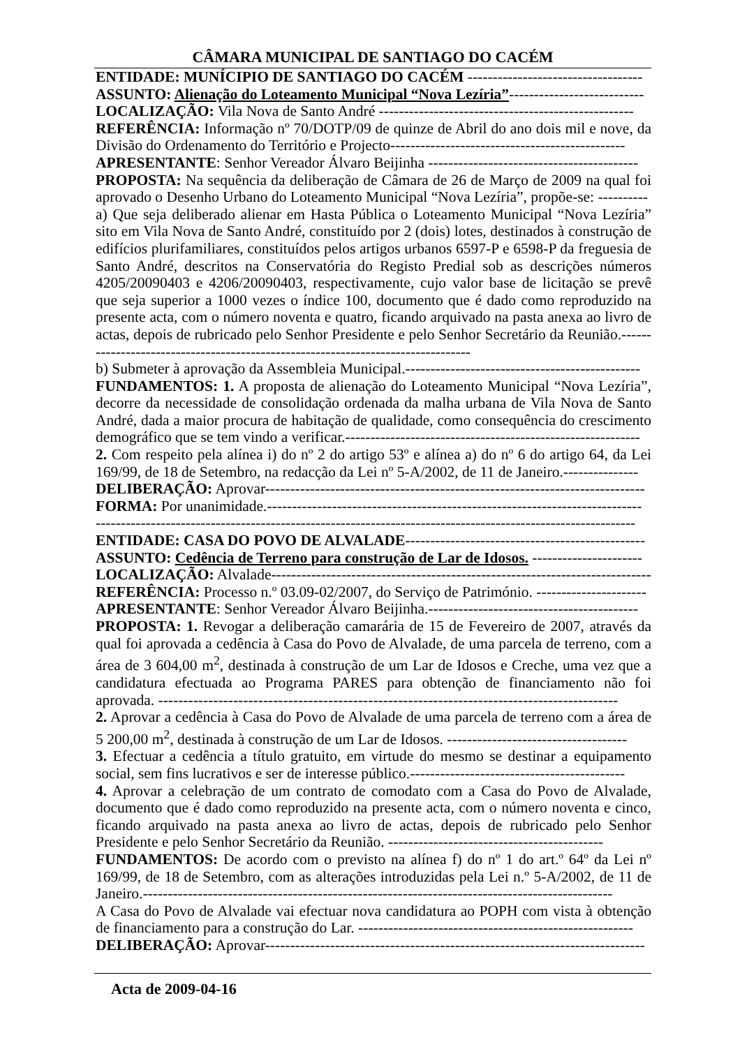CÂMARA MUNICIPAL DE SANTIAGO DO CACÉM
ENTIDADE: MUNÍCIPIO DE SANTIAGO DO CACÉM -----------------------------------
ASSUNTO: Alienação do Loteamento Municipal “Nova Lezíria”---------------------------
LOCALIZAÇÃO: Vila Nova de Santo André ---------------------------------------------------
REFERÊNCIA: Informação nº 70/DOTP/09 de quinze de Abril do ano dois mil e nove, da Divisão do Ordenamento do Território e Projecto-----------------------------------------------
APRESENTANTE: Senhor Vereador Álvaro Beijinha ------------------------------------------
PROPOSTA: Na sequência da deliberação de Câmara de 26 de Março de 2009 na qual foi aprovado o Desenho Urbano do Loteamento Municipal “Nova Lezíria”, propõe-se: ----------
a) Que seja deliberado alienar em Hasta Pública o Loteamento Municipal “Nova Lezíria” sito em Vila Nova de Santo André, constituído por 2 (dois) lotes, destinados à construção de edifícios plurifamiliares, constituídos pelos artigos urbanos 6597-P e 6598-P da freguesia de Santo André, descritos na Conservatória do Registo Predial sob as descrições números 4205/20090403 e 4206/20090403, respectivamente, cujo valor base de licitação se prevê que seja superior a 1000 vezes o índice 100, documento que é dado como reproduzido na presente acta, com o número noventa e quatro, ficando arquivado na pasta anexa ao livro de actas, depois de rubricado pelo Senhor Presidente e pelo Senhor Secretário da Reunião.---------------------------------------------------------------------------------
b) Submeter à aprovação da Assembleia Municipal.-----------------------------------------------
FUNDAMENTOS: 1. A proposta de alienação do Loteamento Municipal “Nova Lezíria”, decorre da necessidade de consolidação ordenada da malha urbana de Vila Nova de Santo André, dada a maior procura de habitação de qualidade, como consequência do crescimento demográfico que se tem vindo a verificar.-----------------------------------------------------------
2. Com respeito pela alínea i) do nº 2 do artigo 53º e alínea a) do nº 6 do artigo 64, da Lei 169/99, de 18 de Setembro, na redacção da Lei nº 5-A/2002, de 11 de Janeiro.---------------
DELIBERAÇÃO: Aprovar----------------------------------------------------------------------------
FORMA: Por unanimidade.---------------------------------------------------------------------------
------------------------------------------------------------------------------------------------------------
ENTIDADE: CASA DO POVO DE ALVALADE------------------------------------------------
ASSUNTO: Cedência de Terreno para construção de Lar de Idosos. ----------------------
LOCALIZAÇÃO: Alvalade-----------------------------------------------------------------------------
REFERÊNCIA: Processo n.º 03.09-02/2007, do Serviço de Património. ----------------------
APRESENTANTE: Senhor Vereador Álvaro Beijinha.------------------------------------------
PROPOSTA: 1. Revogar a deliberação camarária de 15 de Fevereiro de 2007, através da qual foi aprovada a cedência à Casa do Povo de Alvalade, de uma parcela de terreno, com a área de 3 604,00 m<sup>2</sup>, destinada à construção de um Lar de Idosos e Creche, uma vez que a candidatura efectuada ao Programa PARES para obtenção de financiamento não foi aprovada. --------------------------------------------------------------------------------------------
2. Aprovar a cedência à Casa do Povo de Alvalade de uma parcela de terreno com a área de 5 200,00 m<sup>2</sup>, destinada à construção de um Lar de Idosos. ------------------------------------
3. Efectuar a cedência a título gratuito, em virtude do mesmo se destinar a equipamento social, sem fins lucrativos e ser de interesse público.-------------------------------------------
4. Aprovar a celebração de um contrato de comodato com a Casa do Povo de Alvalade, documento que é dado como reproduzido na presente acta, com o número noventa e cinco, ficando arquivado na pasta anexa ao livro de actas, depois de rubricado pelo Senhor Presidente e pelo Senhor Secretário da Reunião. -------------------------------------------
FUNDAMENTOS: De acordo com o previsto na alínea f) do nº 1 do art.º 64º da Lei nº 169/99, de 18 de Setembro, com as alterações introduzidas pela Lei n.º 5-A/2002, de 11 de Janeiro.----------------------------------------------------------------------------------------------
A Casa do Povo de Alvalade vai efectuar nova candidatura ao POPH com vista à obtenção de financiamento para a construção do Lar. -------------------------------------------------------
DELIBERAÇÃO: Aprovar----------------------------------------------------------------------------
Acta de 2009-04-16